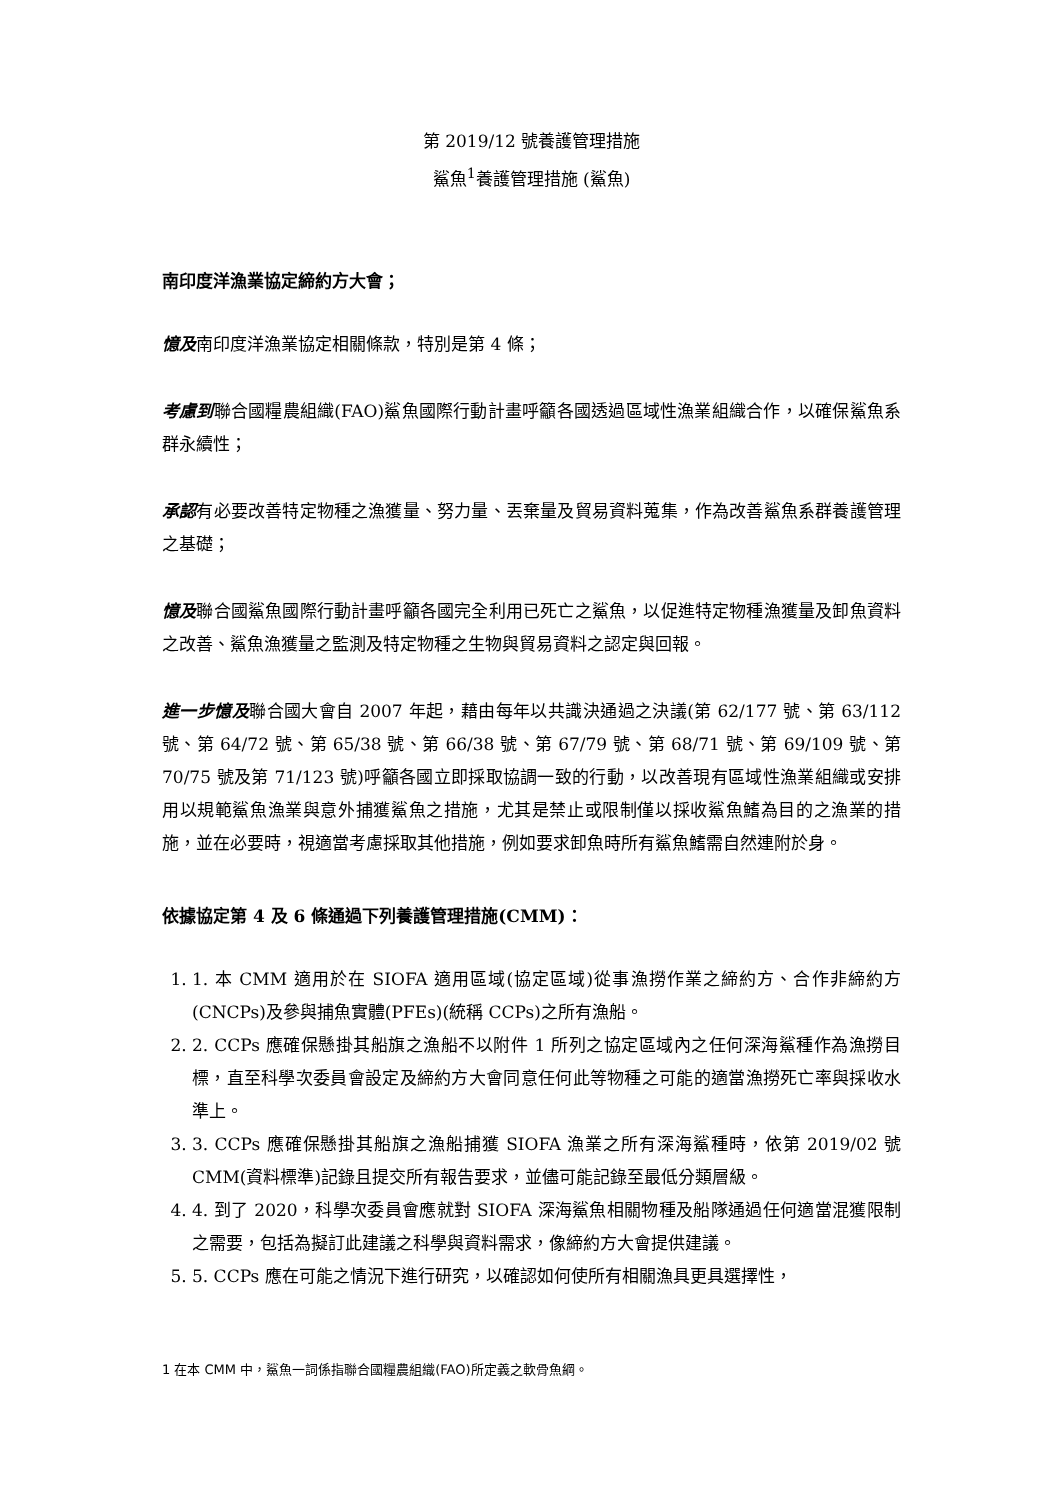第 2019/12 號養護管理措施
鯊魚<sup>1</sup>養護管理措施 (鯊魚)
南印度洋漁業協定締約方大會；
憶及南印度洋漁業協定相關條款，特別是第 4 條；
考慮到聯合國糧農組織(FAO)鯊魚國際行動計畫呼籲各國透過區域性漁業組織合作，以確保鯊魚系群永續性；
承認有必要改善特定物種之漁獲量、努力量、丟棄量及貿易資料蒐集，作為改善鯊魚系群養護管理之基礎；
憶及聯合國鯊魚國際行動計畫呼籲各國完全利用已死亡之鯊魚，以促進特定物種漁獲量及卸魚資料之改善、鯊魚漁獲量之監測及特定物種之生物與貿易資料之認定與回報。
進一步憶及聯合國大會自 2007 年起，藉由每年以共識決通過之決議(第 62/177 號、第 63/112 號、第 64/72 號、第 65/38 號、第 66/38 號、第 67/79 號、第 68/71 號、第 69/109 號、第 70/75 號及第 71/123 號)呼籲各國立即採取協調一致的行動，以改善現有區域性漁業組織或安排用以規範鯊魚漁業與意外捕獲鯊魚之措施，尤其是禁止或限制僅以採收鯊魚鰭為目的之漁業的措施，並在必要時，視適當考慮採取其他措施，例如要求卸魚時所有鯊魚鰭需自然連附於身。
依據協定第 4 及 6 條通過下列養護管理措施(CMM)：
1. 1. 本 CMM 適用於在 SIOFA 適用區域(協定區域)從事漁撈作業之締約方、合作非締約方(CNCPs)及參與捕魚實體(PFEs)(統稱 CCPs)之所有漁船。
2. 2. CCPs 應確保懸掛其船旗之漁船不以附件 1 所列之協定區域內之任何深海鯊種作為漁撈目標，直至科學次委員會設定及締約方大會同意任何此等物種之可能的適當漁撈死亡率與採收水準上。
3. 3. CCPs 應確保懸掛其船旗之漁船捕獲 SIOFA 漁業之所有深海鯊種時，依第 2019/02 號 CMM(資料標準)記錄且提交所有報告要求，並儘可能記錄至最低分類層級。
4. 4. 到了 2020，科學次委員會應就對 SIOFA 深海鯊魚相關物種及船隊通過任何適當混獲限制之需要，包括為擬訂此建議之科學與資料需求，像締約方大會提供建議。
5. 5. CCPs 應在可能之情況下進行研究，以確認如何使所有相關漁具更具選擇性，
1 在本 CMM 中，鯊魚一詞係指聯合國糧農組織(FAO)所定義之軟骨魚綱。